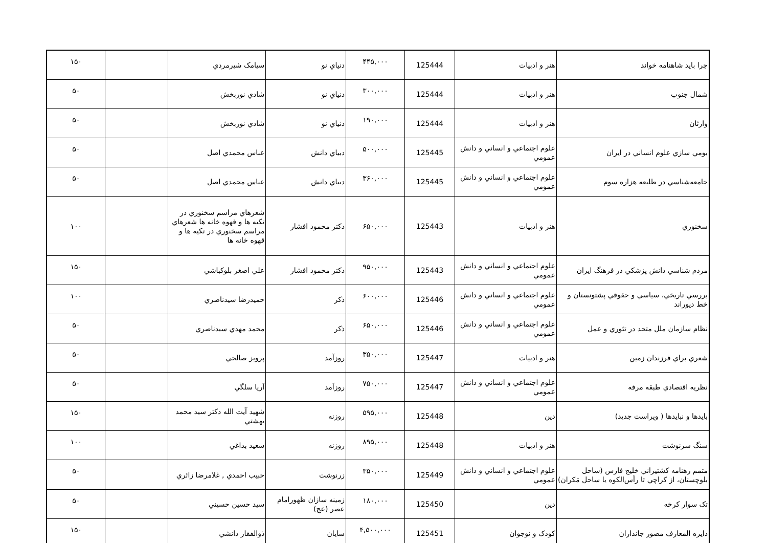| چرا بايد شاهنامه خواند | هنر و ادبيات | 125444 | ۴۴۵,۰۰۰ | دنياي نو | سيامک شيرمردي | | ۱۵۰ |
| شمال جنوب | هنر و ادبيات | 125444 | ۳۰۰,۰۰۰ | دنياي نو | شادي نوربخش | | ۵۰ |
| وارثان | هنر و ادبيات | 125444 | ۱۹۰,۰۰۰ | دنياي نو | شادي نوربخش | | ۵۰ |
| بومي سازي علوم انساني در ايران | علوم اجتماعي و انساني و دانش عمومي | 125445 | ۵۰۰,۰۰۰ | دبياي دانش | عباس محمدي اصل | | ۵۰ |
| جامعه‌شناسي در طليعه هزاره سوم | علوم اجتماعي و انساني و دانش عمومي | 125445 | ۳۶۰,۰۰۰ | دبياي دانش | عباس محمدي اصل | | ۵۰ |
| سخنوري | هنر و ادبيات | 125443 | ۶۵۰,۰۰۰ | دکتر محمود افشار | شعرهاي مراسم سخنوري در تکيه ها و قهوه خانه ها شعرهاي مراسم سخنوري در تکيه ها و قهوه خانه ها | | ۱۰۰ |
| مردم شناسي دانش پزشکي در فرهنگ ايران | علوم اجتماعي و انساني و دانش عمومي | 125443 | ۹۵۰,۰۰۰ | دکتر محمود افشار | علي اصغر بلوکباشي | | ۱۵۰ |
| بررسي تاريخي، سياسي و حقوقي پشتونستان و خط ديوراند | علوم اجتماعي و انساني و دانش عمومي | 125446 | ۶۰۰,۰۰۰ | ذکر | حميدرضا سيدناصري | | ۱۰۰ |
| نظام سازمان ملل متحد در تئوري و عمل | علوم اجتماعي و انساني و دانش عمومي | 125446 | ۶۵۰,۰۰۰ | ذکر | محمد مهدي سيدناصري | | ۵۰ |
| شعري براي فرزندان زمين | هنر و ادبيات | 125447 | ۳۵۰,۰۰۰ | روزآمد | پرويز صالحي | | ۵۰ |
| نظريه اقتصادي طبقه مرفه | علوم اجتماعي و انساني و دانش عمومي | 125447 | ۷۵۰,۰۰۰ | روزآمد | آريا سلگي | | ۵۰ |
| بايدها و نبايدها ( ويراست جديد) | دين | 125448 | ۵۹۵,۰۰۰ | روزنه | شهيد آيت الله دکتر سيد محمد بهشتي | | ۱۵۰ |
| سنگ سرنوشت | هنر و ادبيات | 125448 | ۸۹۵,۰۰۰ | روزنه | سعيد بداغي | | ۱۰۰ |
| متمم رهنامه کشتيراني خليج فارس (ساحل بلوچستان، از کراچي تا رأس‌الکوه يا ساحل مَکران) | علوم اجتماعي و انساني و دانش عمومي | 125449 | ۳۵۰,۰۰۰ | زرنوشت | حبيب احمدي , غلامرضا زائري | | ۵۰ |
| تک سوار کرخه | دين | 125450 | ۱۸۰,۰۰۰ | زمينه سازان ظهورامام عصر (عج) | سيد حسين حسيني | | ۵۰ |
| دايره المعارف مصور جانداران | کودک و نوجوان | 125451 | ۴,۵۰۰,۰۰۰ | سايان | ذوالفقار دانشي | | ۱۵۰ |